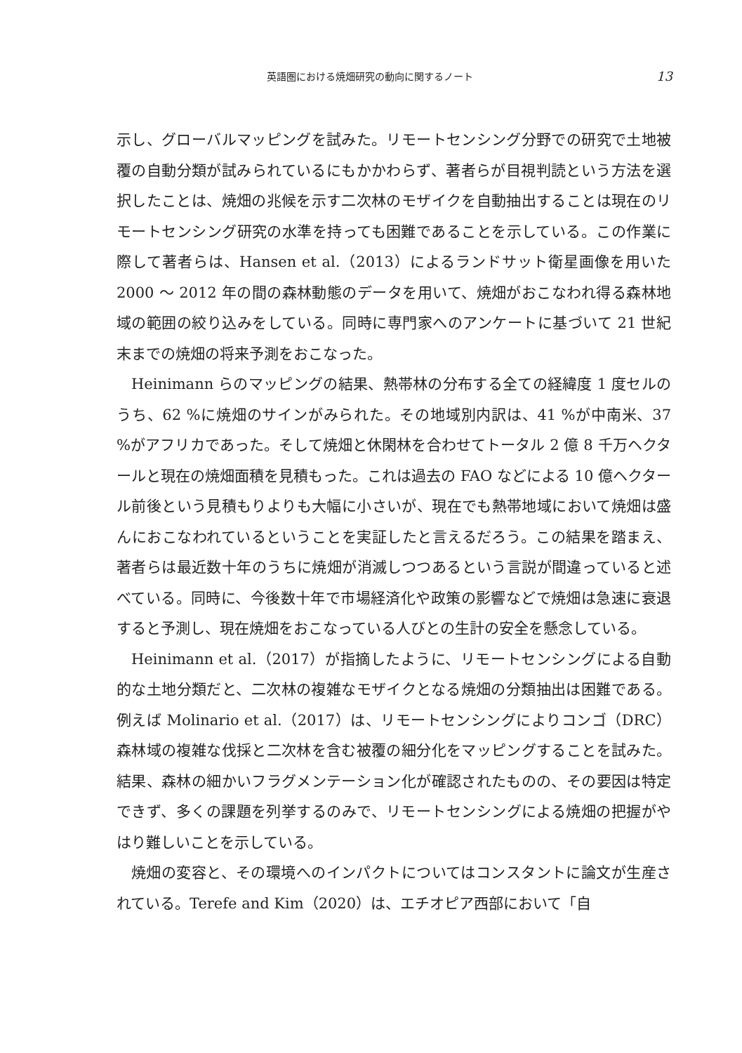英語圏における焼畑研究の動向に関するノート 13
示し、グローバルマッピングを試みた。リモートセンシング分野での研究で土地被覆の自動分類が試みられているにもかかわらず、著者らが目視判読という方法を選択したことは、焼畑の兆候を示す二次林のモザイクを自動抽出することは現在のリモートセンシング研究の水準を持っても困難であることを示している。この作業に際して著者らは、Hansen et al.（2013）によるランドサット衛星画像を用いた 2000 ～ 2012 年の間の森林動態のデータを用いて、焼畑がおこなわれ得る森林地域の範囲の絞り込みをしている。同時に専門家へのアンケートに基づいて 21 世紀末までの焼畑の将来予測をおこなった。
Heinimann らのマッピングの結果、熱帯林の分布する全ての経緯度 1 度セルのうち、62 %に焼畑のサインがみられた。その地域別内訳は、41 %が中南米、37 %がアフリカであった。そして焼畑と休閑林を合わせてトータル 2 億 8 千万ヘクタールと現在の焼畑面積を見積もった。これは過去の FAO などによる 10 億ヘクタール前後という見積もりよりも大幅に小さいが、現在でも熱帯地域において焼畑は盛んにおこなわれているということを実証したと言えるだろう。この結果を踏まえ、著者らは最近数十年のうちに焼畑が消滅しつつあるという言説が間違っていると述べている。同時に、今後数十年で市場経済化や政策の影響などで焼畑は急速に衰退すると予測し、現在焼畑をおこなっている人びとの生計の安全を懸念している。
Heinimann et al.（2017）が指摘したように、リモートセンシングによる自動的な土地分類だと、二次林の複雑なモザイクとなる焼畑の分類抽出は困難である。例えば Molinario et al.（2017）は、リモートセンシングによりコンゴ（DRC）森林域の複雑な伐採と二次林を含む被覆の細分化をマッピングすることを試みた。結果、森林の細かいフラグメンテーション化が確認されたものの、その要因は特定できず、多くの課題を列挙するのみで、リモートセンシングによる焼畑の把握がやはり難しいことを示している。
焼畑の変容と、その環境へのインパクトについてはコンスタントに論文が生産されている。Terefe and Kim（2020）は、エチオピア西部において「自